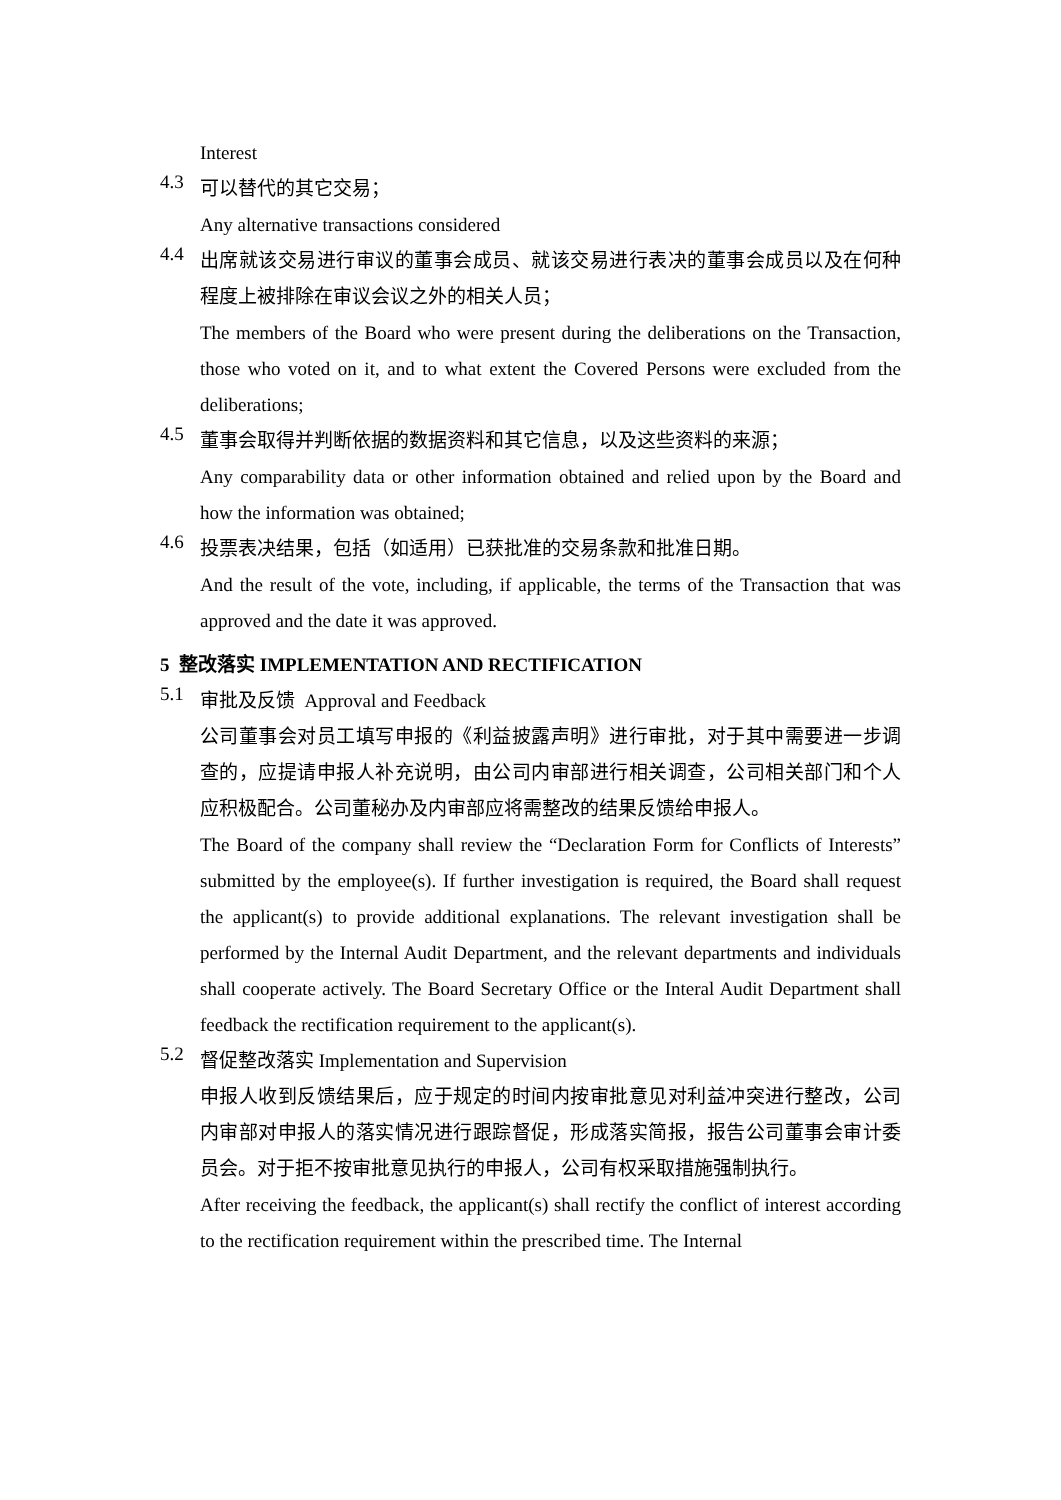Interest
4.3
可以替代的其它交易；
Any alternative transactions considered
4.4
出席就该交易进行审议的董事会成员、就该交易进行表决的董事会成员以及在何种程度上被排除在审议会议之外的相关人员；
The members of the Board who were present during the deliberations on the Transaction, those who voted on it, and to what extent the Covered Persons were excluded from the deliberations;
4.5
董事会取得并判断依据的数据资料和其它信息，以及这些资料的来源；
Any comparability data or other information obtained and relied upon by the Board and how the information was obtained;
4.6
投票表决结果，包括（如适用）已获批准的交易条款和批准日期。
And the result of the vote, including, if applicable, the terms of the Transaction that was approved and the date it was approved.
5 整改落实 IMPLEMENTATION AND RECTIFICATION
5.1
审批及反馈 Approval and Feedback
公司董事会对员工填写申报的《利益披露声明》进行审批，对于其中需要进一步调查的，应提请申报人补充说明，由公司内审部进行相关调查，公司相关部门和个人应积极配合。公司董秘办及内审部应将需整改的结果反馈给申报人。
The Board of the company shall review the “Declaration Form for Conflicts of Interests” submitted by the employee(s). If further investigation is required, the Board shall request the applicant(s) to provide additional explanations. The relevant investigation shall be performed by the Internal Audit Department, and the relevant departments and individuals shall cooperate actively. The Board Secretary Office or the Interal Audit Department shall feedback the rectification requirement to the applicant(s).
5.2
督促整改落实 Implementation and Supervision
申报人收到反馈结果后，应于规定的时间内按审批意见对利益冲突进行整改，公司内审部对申报人的落实情况进行跟踪督促，形成落实简报，报告公司董事会审计委员会。对于拒不按审批意见执行的申报人，公司有权采取措施强制执行。
After receiving the feedback, the applicant(s) shall rectify the conflict of interest according to the rectification requirement within the prescribed time. The Internal